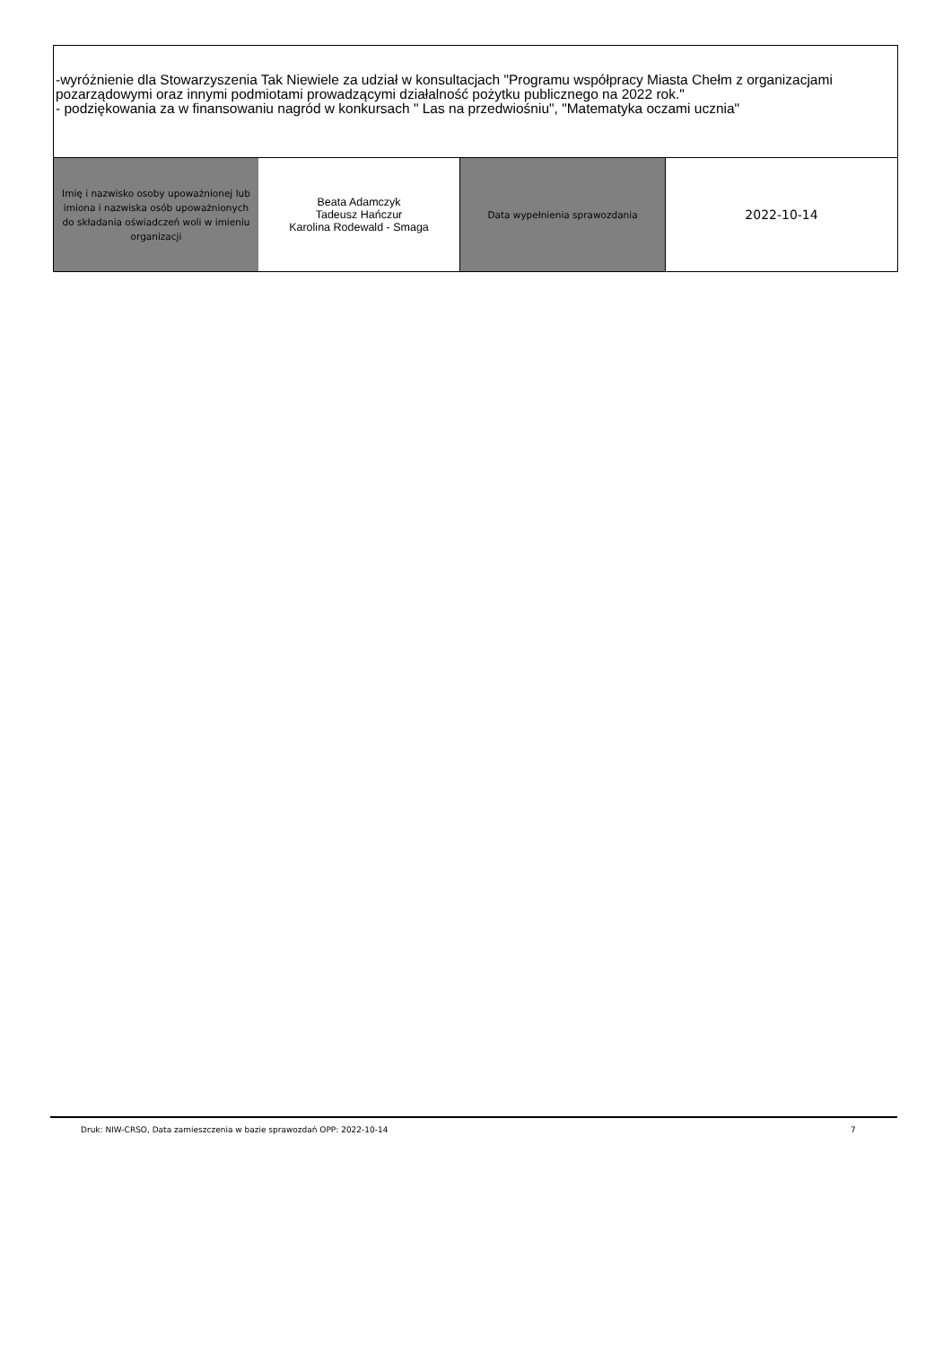-wyróżnienie dla Stowarzyszenia Tak Niewiele za udział w konsultacjach "Programu współpracy Miasta Chełm z organizacjami pozarządowymi oraz innymi podmiotami prowadzącymi działalność pożytku publicznego na 2022 rok."
- podziękowania za w finansowaniu nagród w konkursach " Las na przedwiośniu", "Matematyka oczami ucznia"
| Imię i nazwisko osoby upoważnionej lub imiona i nazwiska osób upoważnionych do składania oświadczeń woli w imieniu organizacji | Beata Adamczyk Tadeusz Hańczur Karolina Rodewald - Smaga | Data wypełnienia sprawozdania | 2022-10-14 |
Druk: NIW-CRSO, Data zamieszczenia w bazie sprawozdań OPP: 2022-10-14 7